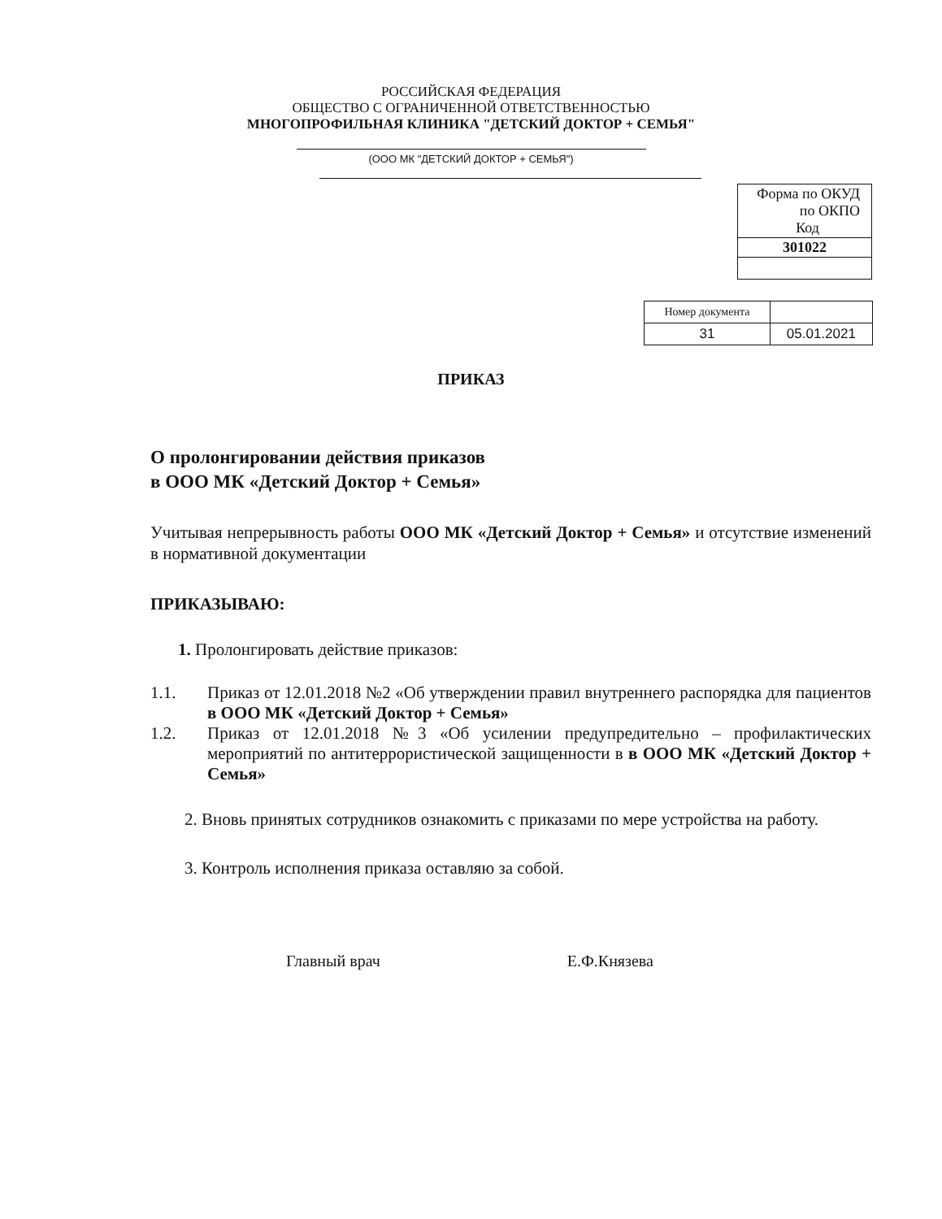РОССИЙСКАЯ ФЕДЕРАЦИЯ
ОБЩЕСТВО С ОГРАНИЧЕННОЙ ОТВЕТСТВЕННОСТЬЮ
МНОГОПРОФИЛЬНАЯ КЛИНИКА "ДЕТСКИЙ ДОКТОР + СЕМЬЯ"
(ООО МК "ДЕТСКИЙ ДОКТОР + СЕМЬЯ")
| Форма по ОКУД по ОКПО Код |
| 301022 |
| Номер документа | |
| 31 | 05.01.2021 |
ПРИКАЗ
О пролонгировании действия приказов
в ООО МК «Детский Доктор + Семья»
Учитывая непрерывность работы ООО МК «Детский Доктор + Семья» и отсутствие изменений в нормативной документации
ПРИКАЗЫВАЮ:
1. Пролонгировать действие приказов:
1.1. Приказ от 12.01.2018 №2 «Об утверждении правил внутреннего распорядка для пациентов в ООО МК «Детский Доктор + Семья»
1.2. Приказ от 12.01.2018 №3 «Об усилении предупредительно – профилактических мероприятий по антитеррористической защищенности в в ООО МК «Детский Доктор + Семья»
2. Вновь принятых сотрудников ознакомить с приказами по мере устройства на работу.
3. Контроль исполнения приказа оставляю за собой.
Главный врач Е.Ф.Князева